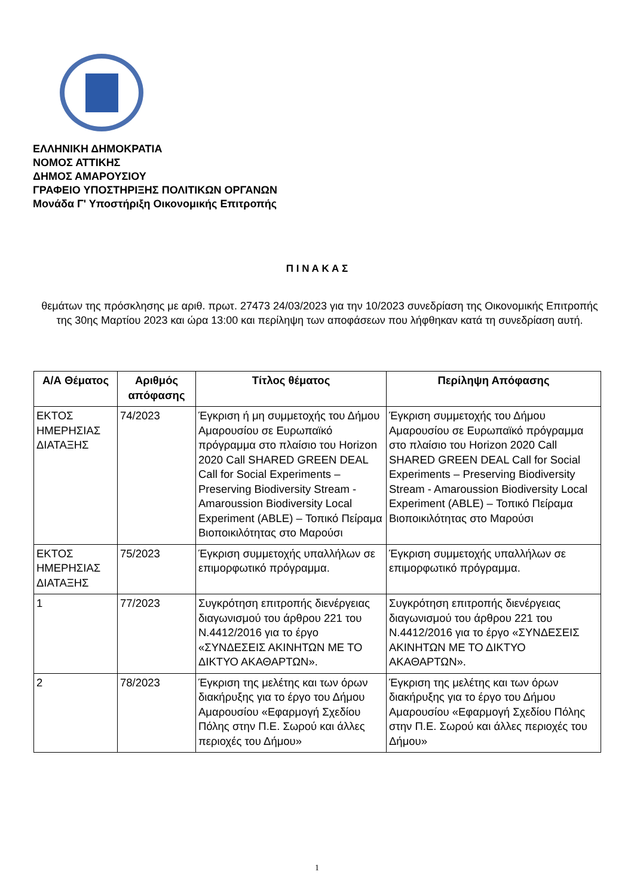ΕΛΛΗΝΙΚΗ ΔΗΜΟΚΡΑΤΙΑ
ΝΟΜΟΣ ΑΤΤΙΚΗΣ
ΔΗΜΟΣ ΑΜΑΡΟΥΣΙΟΥ
ΓΡΑΦΕΙΟ ΥΠΟΣΤΗΡΙΞΗΣ ΠΟΛΙΤΙΚΩΝ ΟΡΓΑΝΩΝ
Μονάδα Γ' Υποστήριξη Οικονομικής Επιτροπής
Π Ι Ν Α Κ Α Σ
θεμάτων της πρόσκλησης με αριθ. πρωτ. 27473 24/03/2023 για την 10/2023 συνεδρίαση της Οικονομικής Επιτροπής της 30ης Μαρτίου 2023 και ώρα 13:00 και περίληψη των αποφάσεων που λήφθηκαν κατά τη συνεδρίαση αυτή.
| Α/Α Θέματος | Αριθμός απόφασης | Τίτλος θέματος | Περίληψη Απόφασης |
| --- | --- | --- | --- |
| ΕΚΤΟΣ ΗΜΕΡΗΣΙΑΣ ΔΙΑΤΑΞΗΣ | 74/2023 | Έγκριση ή μη συμμετοχής του Δήμου Αμαρουσίου σε Ευρωπαϊκό πρόγραμμα στο πλαίσιο του Horizon 2020 Call SHARED GREEN DEAL Call for Social Experiments – Preserving Biodiversity Stream - Amaroussion Biodiversity Local Experiment (ABLE) – Τοπικό Πείραμα Βιοποικιλότητας στο Μαρούσι | Έγκριση συμμετοχής του Δήμου Αμαρουσίου σε Ευρωπαϊκό πρόγραμμα στο πλαίσιο του Horizon 2020 Call SHARED GREEN DEAL Call for Social Experiments – Preserving Biodiversity Stream - Amaroussion Biodiversity Local Experiment (ABLE) – Τοπικό Πείραμα Βιοποικιλότητας στο Μαρούσι |
| ΕΚΤΟΣ ΗΜΕΡΗΣΙΑΣ ΔΙΑΤΑΞΗΣ | 75/2023 | Έγκριση συμμετοχής υπαλλήλων σε επιμορφωτικό πρόγραμμα. | Έγκριση συμμετοχής υπαλλήλων σε επιμορφωτικό πρόγραμμα. |
| 1 | 77/2023 | Συγκρότηση επιτροπής διενέργειας διαγωνισμού του άρθρου 221 του Ν.4412/2016 για το έργο «ΣΥΝΔΕΣΕΙΣ ΑΚΙΝΗΤΩΝ ΜΕ ΤΟ ΔΙΚΤΥΟ ΑΚΑΘΑΡΤΩΝ». | Συγκρότηση επιτροπής διενέργειας διαγωνισμού του άρθρου 221 του Ν.4412/2016 για το έργο «ΣΥΝΔΕΣΕΙΣ ΑΚΙΝΗΤΩΝ ΜΕ ΤΟ ΔΙΚΤΥΟ ΑΚΑΘΑΡΤΩΝ». |
| 2 | 78/2023 | Έγκριση της μελέτης και των όρων διακήρυξης για το έργο του Δήμου Αμαρουσίου «Εφαρμογή Σχεδίου Πόλης στην Π.Ε. Σωρού και άλλες περιοχές του Δήμου» | Έγκριση της μελέτης και των όρων διακήρυξης για το έργο του Δήμου Αμαρουσίου «Εφαρμογή Σχεδίου Πόλης στην Π.Ε. Σωρού και άλλες περιοχές του Δήμου» |
1